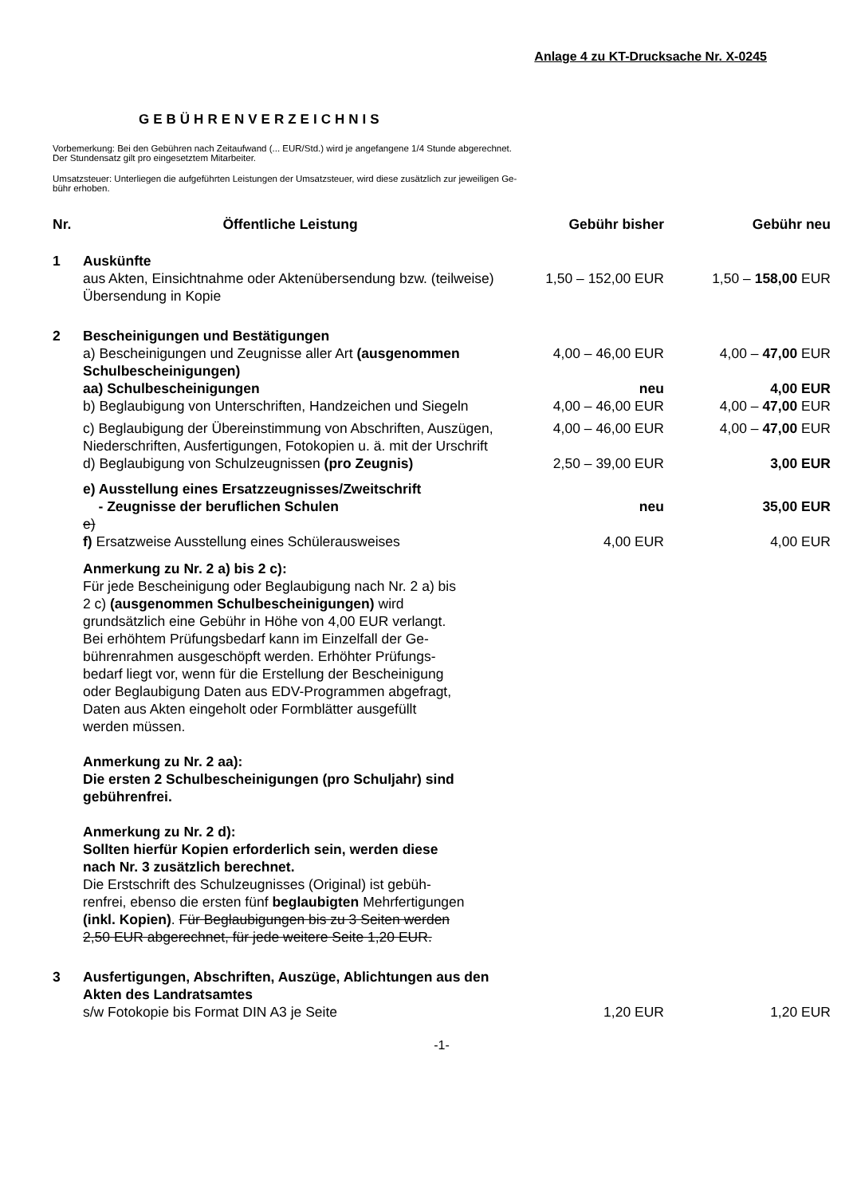Anlage 4 zu KT-Drucksache Nr. X-0245
GEBÜHRENVERZEICHNIS
Vorbemerkung: Bei den Gebühren nach Zeitaufwand (... EUR/Std.) wird je angefangene 1/4 Stunde abgerechnet.
Der Stundensatz gilt pro eingesetztem Mitarbeiter.
Umsatzsteuer: Unterliegen die aufgeführten Leistungen der Umsatzsteuer, wird diese zusätzlich zur jeweiligen Ge-
bühr erhoben.
| Nr. | Öffentliche Leistung | Gebühr bisher | Gebühr neu |
| --- | --- | --- | --- |
| 1 | Auskünfte aus Akten, Einsichtnahme oder Aktenübersendung bzw. (teilweise) Übersendung in Kopie | 1,50 – 152,00 EUR | 1,50 – 158,00 EUR |
| 2 | Bescheinigungen und Bestätigungen | | |
| | a) Bescheinigungen und Zeugnisse aller Art (ausge­nommen Schulbescheinigungen) | 4,00 – 46,00 EUR | 4,00 – 47,00 EUR |
| | aa) Schulbescheinigungen | neu | 4,00 EUR |
| | b) Beglaubigung von Unterschriften, Handzeichen und Siegeln | 4,00 – 46,00 EUR | 4,00 – 47,00 EUR |
| | c) Beglaubigung der Übereinstimmung von Abschriften, Auszügen, Niederschriften, Ausfertigungen, Fotokopien u. ä. mit der Urschrift | 4,00 – 46,00 EUR | 4,00 – 47,00 EUR |
| | d) Beglaubigung von Schulzeugnissen (pro Zeugnis) | 2,50 – 39,00 EUR | 3,00 EUR |
| | e) Ausstellung eines Ersatzzeugnisses/Zweitschrift - Zeugnisse der beruflichen Schulen e) | neu | 35,00 EUR |
| | f) Ersatzweise Ausstellung eines Schülerausweises | 4,00 EUR | 4,00 EUR |
| | Anmerkung zu Nr. 2 a) bis 2 c): Für jede Bescheinigung oder Beglaubigung nach Nr. 2 a) bis 2 c) (ausgenommen Schulbescheinigungen) wird grundsätzlich eine Gebühr in Höhe von 4,00 EUR verlangt. Bei erhöhtem Prüfungsbedarf kann im Einzelfall der Ge­bührenrahmen ausgeschöpft werden. Erhöhter Prüfungs­bedarf liegt vor, wenn für die Erstellung der Bescheinigung oder Beglaubigung Daten aus EDV-Programmen abge­fragt, Daten aus Akten eingeholt oder Formblätter ausge­füllt werden müssen. Anmerkung zu Nr. 2 aa): Die ersten 2 Schulbescheinigungen (pro Schuljahr) sind gebührenfrei. Anmerkung zu Nr. 2 d): Sollten hierfür Kopien erforderlich sein, werden diese nach Nr. 3 zusätzlich berechnet. Die Erstschrift des Schulzeugnisses (Original) ist gebüh­renfrei, ebenso die ersten fünf beglaubigten Mehrfertigun­gen (inkl. Kopien) . Für Beglaubigungen bis zu 3 Seiten werden 2,50 EUR abgerechnet, für jede weitere Seite 1,20 EUR. | | |
| 3 | Ausfertigungen, Abschriften, Auszüge, Ablichtungen aus den Akten des Landratsamtes s/w Fotokopie bis Format DIN A3 je Seite | 1,20 EUR | 1,20 EUR |
-1-